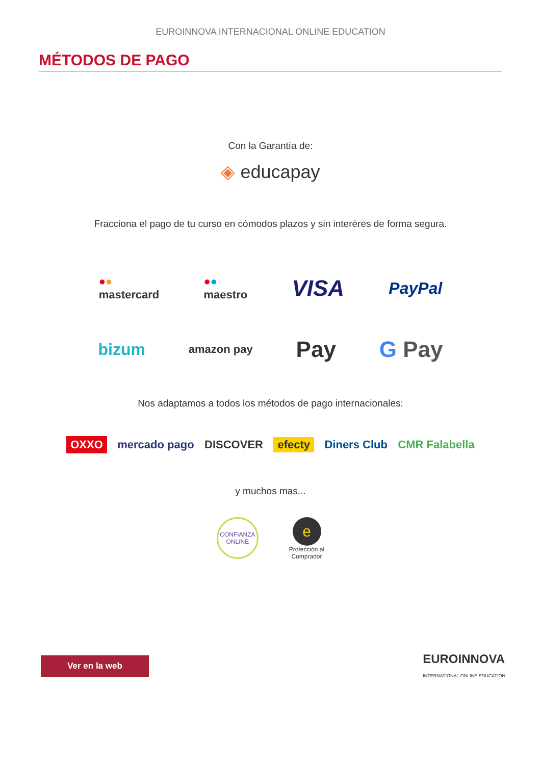EUROINNOVA INTERNACIONAL ONLINE EDUCATION
MÉTODOS DE PAGO
Con la Garantía de:
◈ educapay
Fracciona el pago de tu curso en cómodos plazos y sin interéres de forma segura.
●●
mastercard ●●
maestro VISA PayPal
bizum amazon pay Pay G Pay
Nos adaptamos a todos los métodos de pago internacionales:
OXXO mercado pago DISCOVER efecty Diners Club CMR Falabella
y muchos mas...
CONFIANZA ONLINE e
Protección al
Comprador
Ver en la web
EUROINNOVA
INTERNATIONAL ONLINE EDUCATION